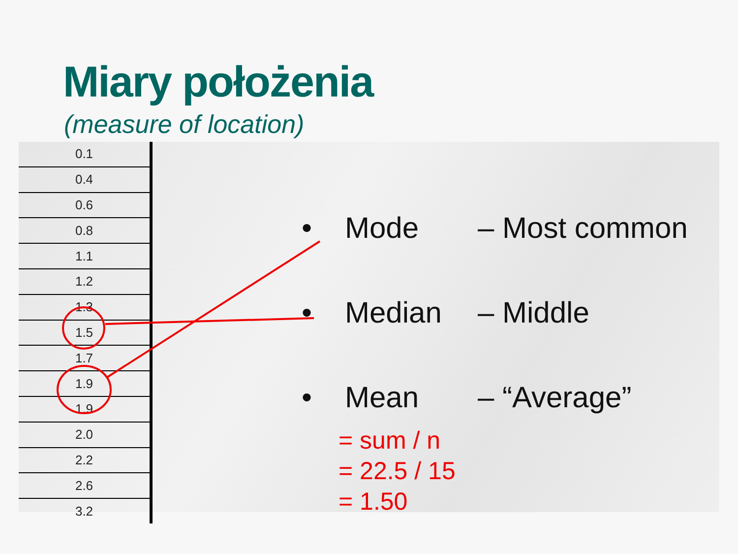Miary położenia
(measure of location)
| 0.1 |
| 0.4 |
| 0.6 |
| 0.8 |
| 1.1 |
| 1.2 |
| 1.3 |
| 1.5 |
| 1.7 |
| 1.9 |
| 1.9 |
| 2.0 |
| 2.2 |
| 2.6 |
| 3.2 |
• Mode – Most common
• Median – Middle
• Mean – “Average”
= sum / n
= 22.5 / 15
= 1.50